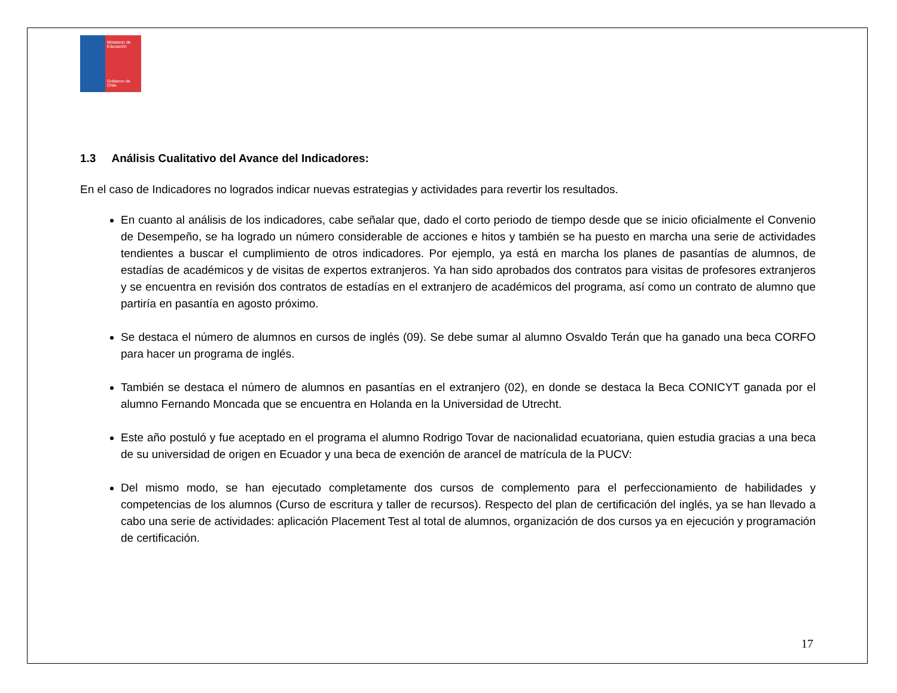Ministerio de Educación
Gobierno de Chile
1.3 Análisis Cualitativo del Avance del Indicadores:
En el caso de Indicadores no logrados indicar nuevas estrategias y actividades para revertir los resultados.
En cuanto al análisis de los indicadores, cabe señalar que, dado el corto periodo de tiempo desde que se inicio oficialmente el Convenio de Desempeño, se ha logrado un número considerable de acciones e hitos y también se ha puesto en marcha una serie de actividades tendientes a buscar el cumplimiento de otros indicadores. Por ejemplo, ya está en marcha los planes de pasantías de alumnos, de estadías de académicos y de visitas de expertos extranjeros. Ya han sido aprobados dos contratos para visitas de profesores extranjeros y se encuentra en revisión dos contratos de estadías en el extranjero de académicos del programa, así como un contrato de alumno que partiría en pasantía en agosto próximo.
Se destaca el número de alumnos en cursos de inglés (09). Se debe sumar al alumno Osvaldo Terán que ha ganado una beca CORFO para hacer un programa de inglés.
También se destaca el número de alumnos en pasantías en el extranjero (02), en donde se destaca la Beca CONICYT ganada por el alumno Fernando Moncada que se encuentra en Holanda en la Universidad de Utrecht.
Este año postuló y fue aceptado en el programa el alumno Rodrigo Tovar de nacionalidad ecuatoriana, quien estudia gracias a una beca de su universidad de origen en Ecuador y una beca de exención de arancel de matrícula de la PUCV:
Del mismo modo, se han ejecutado completamente dos cursos de complemento para el perfeccionamiento de habilidades y competencias de los alumnos (Curso de escritura y taller de recursos). Respecto del plan de certificación del inglés, ya se han llevado a cabo una serie de actividades: aplicación Placement Test al total de alumnos, organización de dos cursos ya en ejecución y programación de certificación.
17